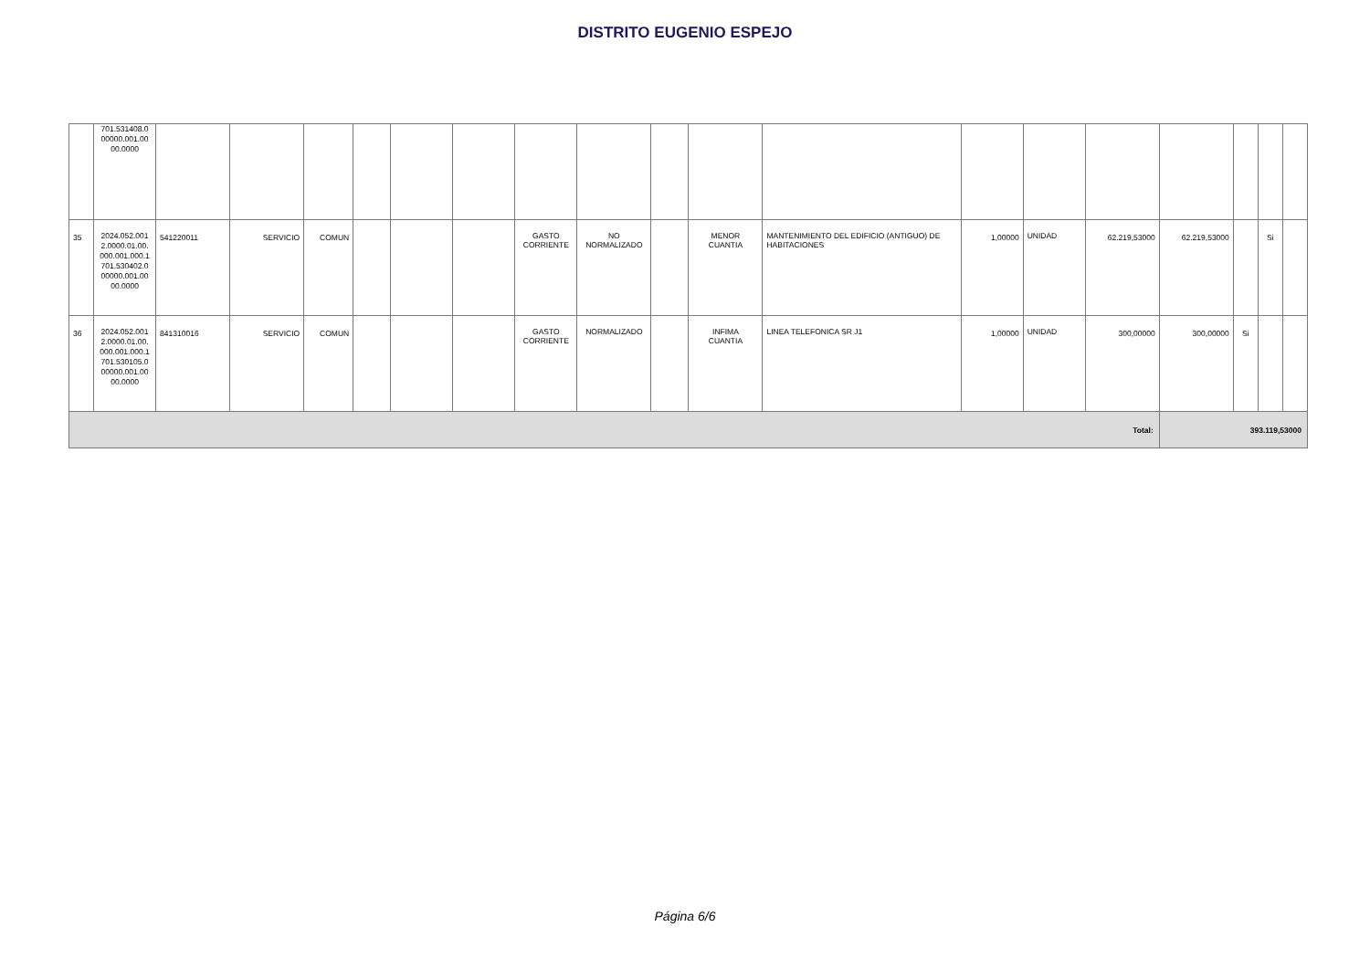DISTRITO EUGENIO ESPEJO
| | 701.531408.0 00000.001.00 00.0000 | | | | | | | | | | | | | | | | | | |
| 35 | 2024.052.001 2.0000.01.00. 000.001.000.1 701.530402.0 00000.001.00 00.0000 | 541220011 | SERVICIO | COMUN | | | | GASTO CORRIENTE | NO NORMALIZADO | | MENOR CUANTIA | MANTENIMIENTO DEL EDIFICIO (ANTIGUO) DE HABITACIONES | 1,00000 | UNIDAD | 62.219,53000 | 62.219,53000 | | Si | |
| 36 | 2024.052.001 2.0000.01.00. 000.001.000.1 701.530105.0 00000.001.00 00.0000 | 841310016 | SERVICIO | COMUN | | | | GASTO CORRIENTE | NORMALIZADO | | INFIMA CUANTIA | LINEA TELEFONICA SR J1 | 1,00000 | UNIDAD | 300,00000 | 300,00000 | Si | | |
| Total: | | | | | | | | | | | | | | | | 393.119,53000 | | | |
Página 6/6